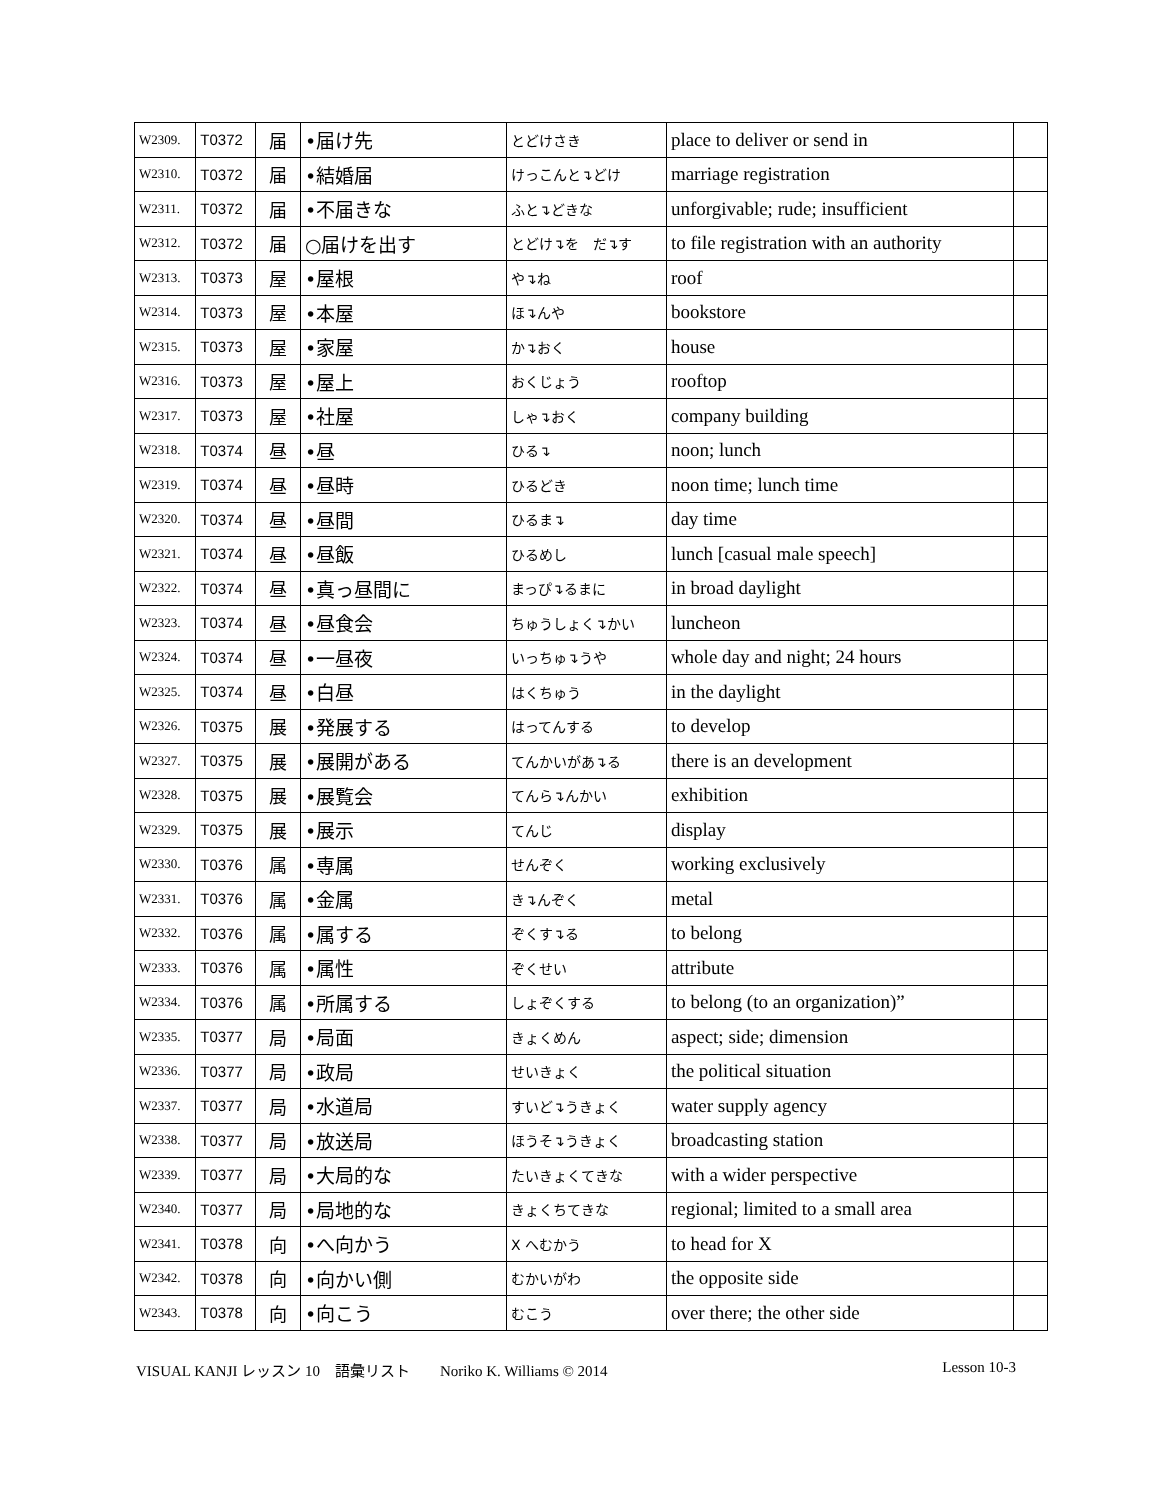| W2309. | T0372 | 届 | •届け先 | とどけさき | place to deliver or send in | |
| W2310. | T0372 | 届 | •結婚届 | けっこんと↴どけ | marriage registration | |
| W2311. | T0372 | 届 | •不届きな | ふと↴どきな | unforgivable; rude; insufficient | |
| W2312. | T0372 | 届 | ○届けを出す | とどけ↴を だ↴す | to file registration with an authority | |
| W2313. | T0373 | 屋 | •屋根 | や↴ね | roof | |
| W2314. | T0373 | 屋 | •本屋 | ほ↴んや | bookstore | |
| W2315. | T0373 | 屋 | •家屋 | か↴おく | house | |
| W2316. | T0373 | 屋 | •屋上 | おくじょう | rooftop | |
| W2317. | T0373 | 屋 | •社屋 | しゃ↴おく | company building | |
| W2318. | T0374 | 昼 | •昼 | ひる↴ | noon; lunch | |
| W2319. | T0374 | 昼 | •昼時 | ひるどき | noon time; lunch time | |
| W2320. | T0374 | 昼 | •昼間 | ひるま↴ | day time | |
| W2321. | T0374 | 昼 | •昼飯 | ひるめし | lunch [casual male speech] | |
| W2322. | T0374 | 昼 | •真っ昼間に | まっぴ↴るまに | in broad daylight | |
| W2323. | T0374 | 昼 | •昼食会 | ちゅうしょく↴かい | luncheon | |
| W2324. | T0374 | 昼 | •一昼夜 | いっちゅ↴うや | whole day and night; 24 hours | |
| W2325. | T0374 | 昼 | •白昼 | はくちゅう | in the daylight | |
| W2326. | T0375 | 展 | •発展する | はってんする | to develop | |
| W2327. | T0375 | 展 | •展開がある | てんかいがあ↴る | there is an development | |
| W2328. | T0375 | 展 | •展覧会 | てんら↴んかい | exhibition | |
| W2329. | T0375 | 展 | •展示 | てんじ | display | |
| W2330. | T0376 | 属 | •専属 | せんぞく | working exclusively | |
| W2331. | T0376 | 属 | •金属 | き↴んぞく | metal | |
| W2332. | T0376 | 属 | •属する | ぞくす↴る | to belong | |
| W2333. | T0376 | 属 | •属性 | ぞくせい | attribute | |
| W2334. | T0376 | 属 | •所属する | しょぞくする | to belong (to an organization)” | |
| W2335. | T0377 | 局 | •局面 | きょくめん | aspect; side; dimension | |
| W2336. | T0377 | 局 | •政局 | せいきょく | the political situation | |
| W2337. | T0377 | 局 | •水道局 | すいど↴うきょく | water supply agency | |
| W2338. | T0377 | 局 | •放送局 | ほうそ↴うきょく | broadcasting station | |
| W2339. | T0377 | 局 | •大局的な | たいきょくてきな | with a wider perspective | |
| W2340. | T0377 | 局 | •局地的な | きょくちてきな | regional; limited to a small area | |
| W2341. | T0378 | 向 | •へ向かう | X へむかう | to head for X | |
| W2342. | T0378 | 向 | •向かい側 | むかいがわ | the opposite side | |
| W2343. | T0378 | 向 | •向こう | むこう | over there; the other side | |
VISUAL KANJI レッスン 10　語彙リスト　　Noriko K. Williams © 2014 Lesson 10-3